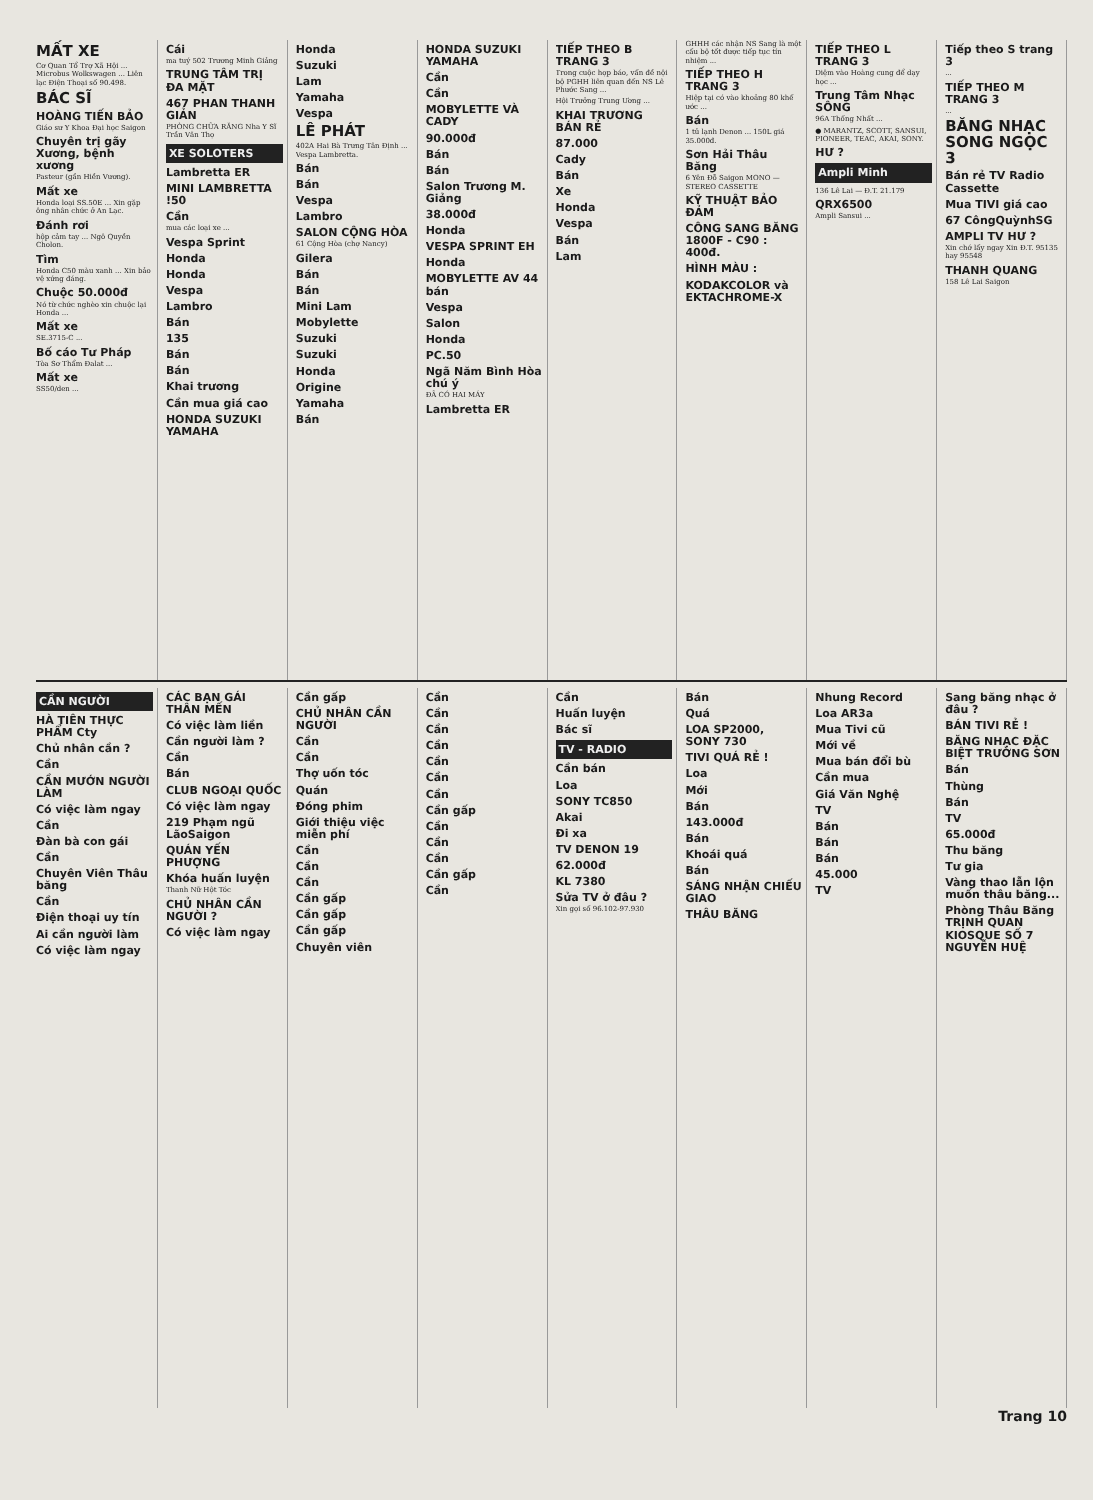MẤT XE
Cơ Quan Tổ Trợ Xã Hội ... Microbus Wolkswagen ... Liên lạc Điện Thoại số 90.498.
BÁC SĨ
HOÀNG TIẾN BẢO
Giáo sư Y Khoa Đại học Saigon
Chuyên trị gãy Xương, bệnh xương
Pasteur (gần Hiền Vương).
Mất xe
Honda loại SS.50E ... Xin gặp ông nhân chức ở An Lạc.
Đánh rơi
hộp cảm tay ... Ngô Quyền Cholon.
Tìm
Honda C50 màu xanh ... Xin bảo vệ xứng đáng.
Chuộc 50.000đ
Nó từ chức nghèo xin chuộc lại Honda ...
Mất xe
SE.3715-C ...
Bố cáo Tư Pháp
Tòa Sơ Thẩm Đalat ...
Mất xe
SS50/den ...
Cái
ma tuý 502 Trương Minh Giảng
TRUNG TÂM TRỊ ĐA MẶT
467 PHAN THANH GIẢN
PHÒNG CHỮA RĂNG Nha Y Sĩ Trần Văn Thọ
XE SOLOTERS
Lambretta ER
MINI LAMBRETTA !50
Cần
mua các loại xe ...
Vespa Sprint
Honda
Honda
Vespa
Lambro
Bán
135
Bán
Bán
Khai trương
Cần mua giá cao
HONDA SUZUKI YAMAHA
Honda
Suzuki
Lam
Yamaha
Vespa
LÊ PHÁT
402A Hai Bà Trưng Tân Định ... Vespa Lambretta.
Bán
Bán
Vespa
Lambro
SALON CỘNG HÒA
61 Cộng Hòa (chợ Nancy)
Gilera
Bán
Bán
Mini Lam
Mobylette
Suzuki
Suzuki
Honda
Origine
Yamaha
Bán
HONDA SUZUKI YAMAHA
Cần
Cần
MOBYLETTE VÀ CADY
90.000đ
Bán
Bán
Salon Trương M. Giảng
38.000đ
Honda
VESPA SPRINT EH
Honda
MOBYLETTE AV 44 bán
Vespa
Salon
Honda
PC.50
Ngã Năm Bình Hòa chú ý
ĐÃ CÓ HAI MÁY
Lambretta ER
TIẾP THEO B TRANG 3
Trong cuộc họp báo, vấn đề nội bộ PGHH liên quan đến NS Lê Phước Sang ...
Hội Trưởng Trung Ương ...
KHAI TRƯƠNG BÁN RẺ
87.000
Cady
Bán
Xe
Honda
Vespa
Bán
Lam
GHHH các nhận NS Sang là một cấu bộ tốt được tiếp tục tín nhiệm ...
TIẾP THEO H TRANG 3
Hiệp tại có vào khoảng 80 khế ước ...
Bán
1 tủ lạnh Denon ... 150L giá 35.000đ.
Sơn Hải Thâu Băng
6 Yên Đỗ Saigon MONO — STEREO CASSETTE
KỸ THUẬT BẢO ĐẢM
CÔNG SANG BĂNG 1800F - C90 : 400đ.
HÌNH MÀU :
KODAKCOLOR và EKTACHROME-X
TIẾP THEO L TRANG 3
Diệm vào Hoàng cung để dạy học ...
Trung Tâm Nhạc SÔNG
96A Thống Nhất ...
● MARANTZ, SCOTT, SANSUI, PIONEER, TEAC, AKAI, SONY.
HƯ ?
Ampli Minh
136 Lê Lai — Đ.T. 21.179
QRX6500
Ampli Sansui ...
Tiếp theo S trang 3
...
TIẾP THEO M TRANG 3
...
BĂNG NHẠC SONG NGỌC 3
Bán rẻ TV Radio Cassette
Mua TIVI giá cao
67 CôngQuỳnhSG
AMPLI TV HƯ ?
Xin chớ lấy ngay Xin Đ.T. 95135 hay 95548
THANH QUANG
158 Lê Lai Saigon
CẦN NGƯỜI
HÀ TIÊN THỰC PHẨM Cty
Chủ nhân cần ?
Cần
CẦN MƯỚN NGƯỜI LÀM
Có việc làm ngay
Cần
Đàn bà con gái
Cần
Chuyên Viên Thâu băng
Cần
Điện thoại uy tín
Ai cần người làm
Có việc làm ngay
CÁC BẠN GÁI THÂN MẾN
Có việc làm liền
Cần người làm ?
Cần
Bán
CLUB NGOẠI QUỐC
Có việc làm ngay
219 Phạm ngũ LãoSaigon
QUÁN YẾN PHƯỢNG
Khóa huấn luyện
Thanh Nữ Hột Tóc
CHỦ NHÂN CẦN NGƯỜI ?
Có việc làm ngay
Cần gấp
CHỦ NHÂN CẦN NGƯỜI
Cần
Cần
Thợ uốn tóc
Quán
Đóng phim
Giới thiệu việc miễn phí
Cần
Cần
Cần
Cần gấp
Cần gấp
Cần gấp
Chuyên viên
Cần
Cần
Cần
Cần
Cần
Cần
Cần
Cần gấp
Cần
Cần
Cần
Cần gấp
Cần
Cần
Huấn luyện
Bác sĩ
TV - RADIO
Cần bán
Loa
SONY TC850
Akai
Đi xa
TV DENON 19
62.000đ
KL 7380
Sửa TV ở đâu ?
Xin gọi số 96.102-97.930
Bán
Quá
LOA SP2000, SONY 730
TIVI QUÁ RẺ !
Loa
Mới
Bán
143.000đ
Bán
Khoái quá
Bán
SÁNG NHẬN CHIẾU GIAO
THÂU BĂNG
Nhung Record
Loa AR3a
Mua Tivi cũ
Mới về
Mua bán đổi bù
Cần mua
Giá Văn Nghệ
TV
Bán
Bán
Bán
45.000
TV
Sang băng nhạc ở đâu ?
BÁN TIVI RẺ !
BĂNG NHẠC ĐẶC BIỆT TRƯỜNG SƠN
Bán
Thùng
Bán
TV
65.000đ
Thu băng
Tư gia
Vàng thao lẫn lộn muốn thâu băng...
Phòng Thâu Băng TRỊNH QUAN KIOSQUE SỐ 7 NGUYỄN HUỆ
Trang 10